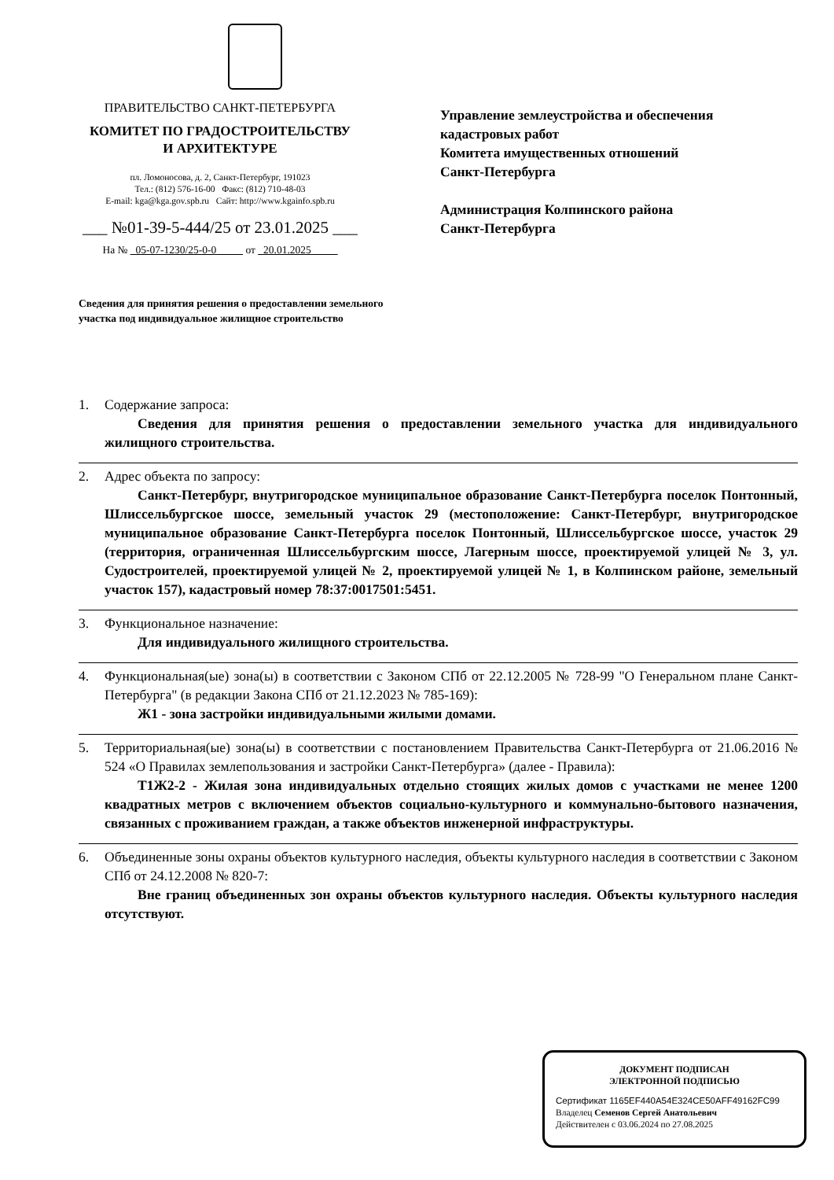ПРАВИТЕЛЬСТВО САНКТ-ПЕТЕРБУРГА
КОМИТЕТ ПО ГРАДОСТРОИТЕЛЬСТВУ
И АРХИТЕКТУРЕ
пл. Ломоносова, д. 2, Санкт-Петербург, 191023
Тел.: (812) 576-16-00 Факс: (812) 710-48-03
E-mail: kga@kga.gov.spb.ru Сайт: http://www.kgainfo.spb.ru
___ №01-39-5-444/25 от 23.01.2025 ___
На № _05-07-1230/25-0-0_____ от _20.01.2025_____
Управление землеустройства и обеспечения
кадастровых работ
Комитета имущественных отношений
Санкт-Петербурга
Администрация Колпинского района
Санкт-Петербурга
Сведения для принятия решения о предоставлении земельного участка под индивидуальное жилищное строительство
1. Содержание запроса:
Сведения для принятия решения о предоставлении земельного участка для индивидуального жилищного строительства.
2. Адрес объекта по запросу:
Санкт-Петербург, внутригородское муниципальное образование Санкт-Петербурга поселок Понтонный, Шлиссельбургское шоссе, земельный участок 29 (местоположение: Санкт-Петербург, внутригородское муниципальное образование Санкт-Петербурга поселок Понтонный, Шлиссельбургское шоссе, участок 29 (территория, ограниченная Шлиссельбургским шоссе, Лагерным шоссе, проектируемой улицей № 3, ул. Судостроителей, проектируемой улицей № 2, проектируемой улицей № 1, в Колпинском районе, земельный участок 157), кадастровый номер 78:37:0017501:5451.
3. Функциональное назначение:
Для индивидуального жилищного строительства.
4. Функциональная(ые) зона(ы) в соответствии с Законом СПб от 22.12.2005 № 728-99 "О Генеральном плане Санкт-Петербурга" (в редакции Закона СПб от 21.12.2023 № 785-169):
Ж1 - зона застройки индивидуальными жилыми домами.
5. Территориальная(ые) зона(ы) в соответствии с постановлением Правительства Санкт-Петербурга от 21.06.2016 № 524 «О Правилах землепользования и застройки Санкт-Петербурга» (далее - Правила):
Т1Ж2-2 - Жилая зона индивидуальных отдельно стоящих жилых домов с участками не менее 1200 квадратных метров с включением объектов социально-культурного и коммунально-бытового назначения, связанных с проживанием граждан, а также объектов инженерной инфраструктуры.
6. Объединенные зоны охраны объектов культурного наследия, объекты культурного наследия в соответствии с Законом СПб от 24.12.2008 № 820-7:
Вне границ объединенных зон охраны объектов культурного наследия. Объекты культурного наследия отсутствуют.
ДОКУМЕНТ ПОДПИСАН
ЭЛЕКТРОННОЙ ПОДПИСЬЮ
Сертификат 1165EF440A54E324CE50AFF49162FC99
Владелец Семенов Сергей Анатольевич
Действителен с 03.06.2024 по 27.08.2025